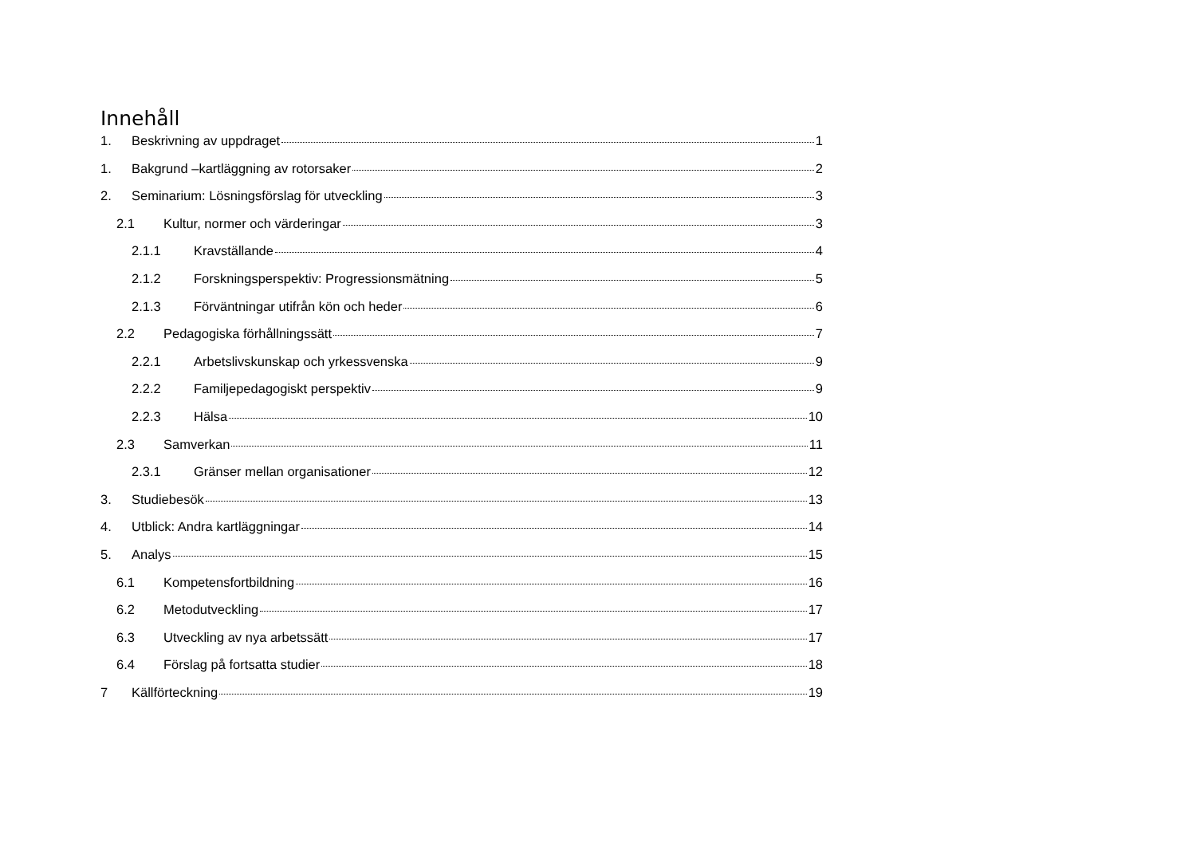Innehåll
1. Beskrivning av uppdraget 1
1. Bakgrund –kartläggning av rotorsaker 2
2. Seminarium: Lösningsförslag för utveckling 3
2.1 Kultur, normer och värderingar 3
2.1.1 Kravställande 4
2.1.2 Forskningsperspektiv: Progressionsmätning 5
2.1.3 Förväntningar utifrån kön och heder 6
2.2 Pedagogiska förhållningssätt 7
2.2.1 Arbetslivskunskap och yrkessvenska 9
2.2.2 Familjepedagogiskt perspektiv 9
2.2.3 Hälsa 10
2.3 Samverkan 11
2.3.1 Gränser mellan organisationer 12
3. Studiebesök 13
4. Utblick: Andra kartläggningar 14
5. Analys 15
6.1 Kompetensfortbildning 16
6.2 Metodutveckling 17
6.3 Utveckling av nya arbetssätt 17
6.4 Förslag på fortsatta studier 18
7 Källförteckning 19